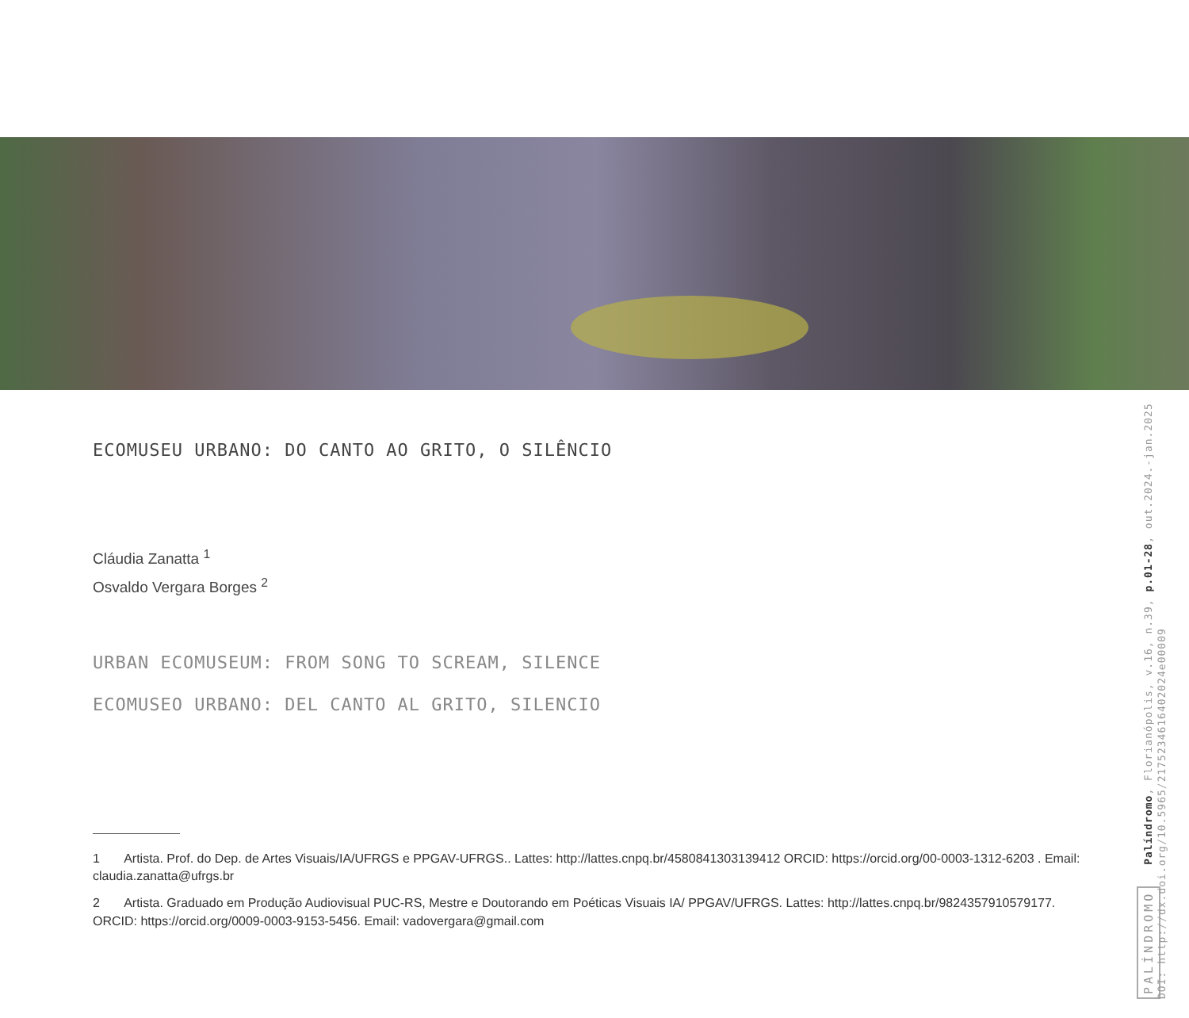ECOMUSEU URBANO: DO CANTO AO GRITO, O SILÊNCIO
Cláudia Zanatta <sup>1</sup>
Osvaldo Vergara Borges <sup>2</sup>
URBAN ECOMUSEUM: FROM SONG TO SCREAM, SILENCE
ECOMUSEO URBANO: DEL CANTO AL GRITO, SILENCIO
1 Artista. Prof. do Dep. de Artes Visuais/IA/UFRGS e PPGAV-UFRGS.. Lattes: http://lattes.cnpq.br/4580841303139412 ORCID: https://orcid.org/00-0003-1312-6203 . Email: claudia.zanatta@ufrgs.br
2 Artista. Graduado em Produção Audiovisual PUC-RS, Mestre e Doutorando em Poéticas Visuais IA/ PPGAV/UFRGS. Lattes: http://lattes.cnpq.br/9824357910579177. ORCID: https://orcid.org/0009-0003-9153-5456. Email: vadovergara@gmail.com
PALÍNDROMO Palíndromo, Florianópolis, v.16, n.39, p.01-28, out.2024.-jan.2025
DOI: http://dx.doi.org/10.5965/2175234616402024e00009